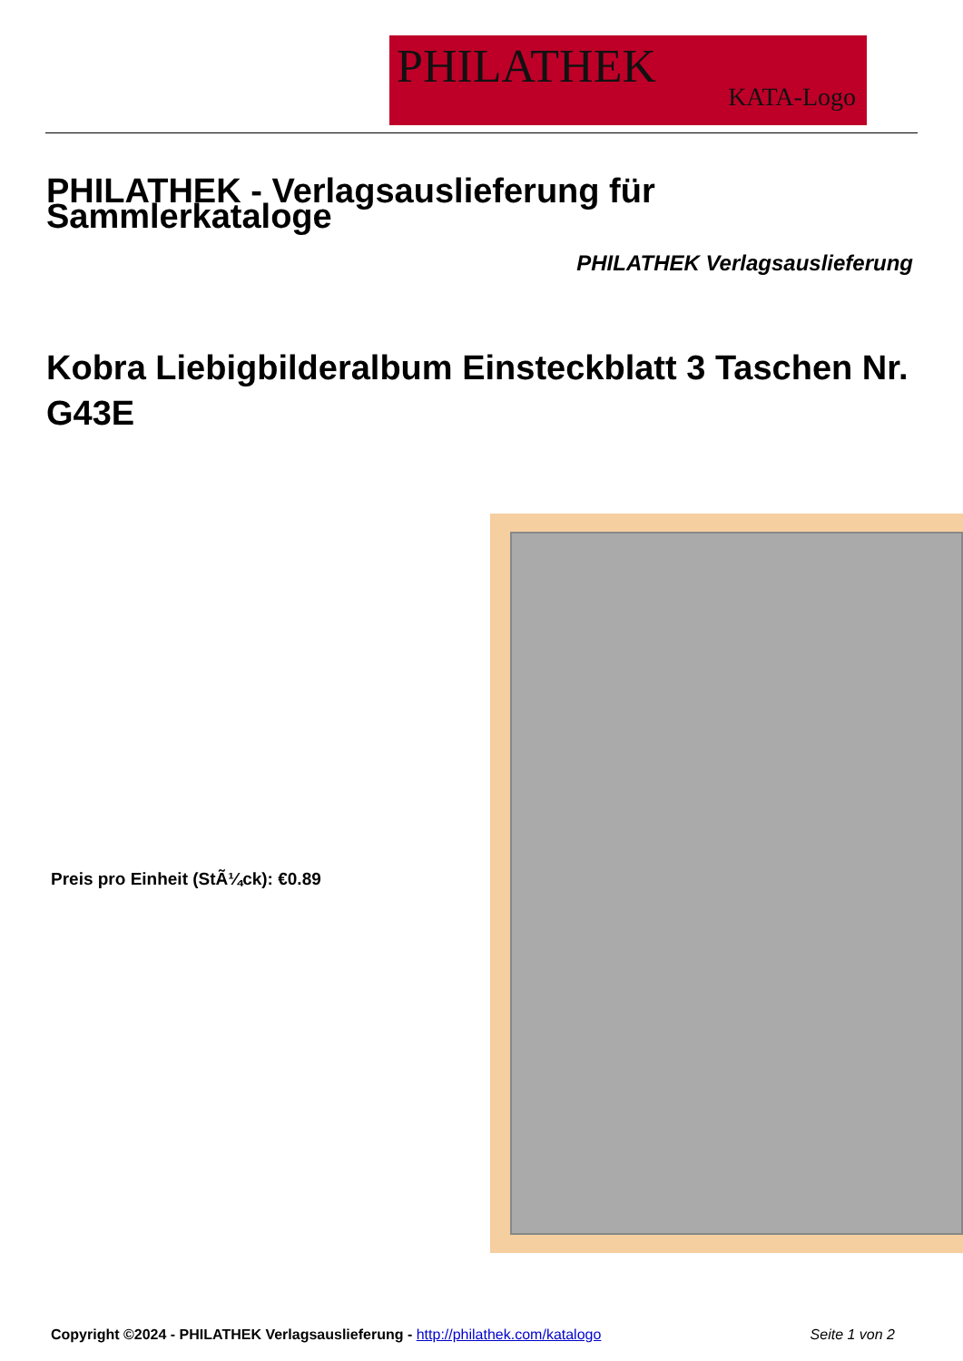PHILATHEK
KATA-Logo
PHILATHEK - Verlagsauslieferung für Sammlerkataloge
PHILATHEK Verlagsauslieferung
Kobra Liebigbilderalbum Einsteckblatt 3 Taschen Nr. G43E
Preis pro Einheit (StÃ¼ck): €0.89
Copyright ©2024 - PHILATHEK Verlagsauslieferung - http://philathek.com/katalogo
Seite 1 von 2